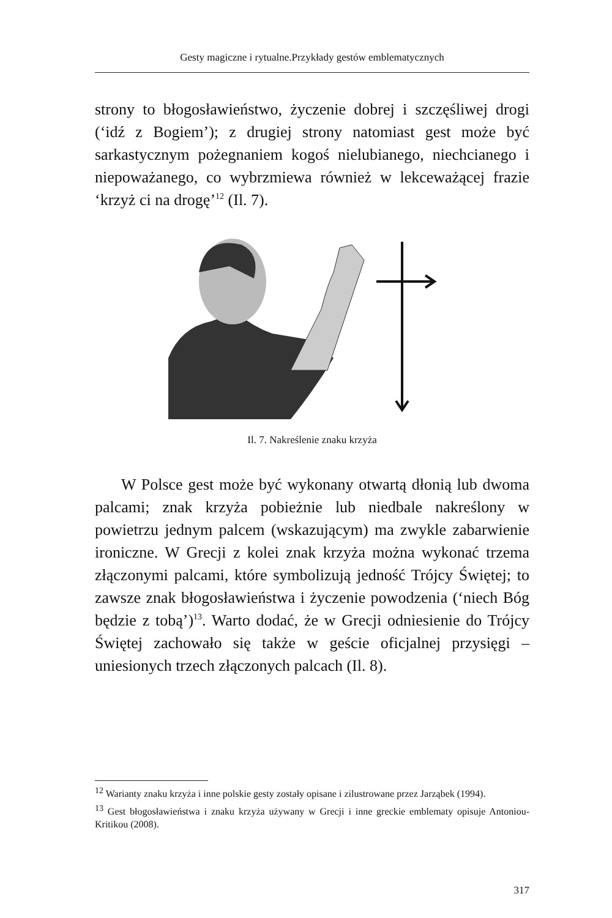Gesty magiczne i rytualne.Przykłady gestów emblematycznych
strony to błogosławieństwo, życzenie dobrej i szczęśliwej drogi (‘idź z Bogiem’); z drugiej strony natomiast gest może być sarkastycznym pożegnaniem kogoś nielubianego, niechcianego i niepoważanego, co wybrzmiewa również w lekceważącej frazie ‘krzyż ci na drogę’<sup>12</sup> (Il. 7).
Il. 7. Nakreślenie znaku krzyża
W Polsce gest może być wykonany otwartą dłonią lub dwoma palcami; znak krzyża pobieżnie lub niedbale nakreślony w powietrzu jednym palcem (wskazującym) ma zwykle zabarwienie ironiczne. W Grecji z kolei znak krzyża można wykonać trzema złączonymi palcami, które symbolizują jedność Trójcy Świętej; to zawsze znak błogosławieństwa i życzenie powodzenia (‘niech Bóg będzie z tobą’)<sup>13</sup>. Warto dodać, że w Grecji odniesienie do Trójcy Świętej zachowało się także w geście oficjalnej przysięgi – uniesionych trzech złączonych palcach (Il. 8).
<sup>12</sup> Warianty znaku krzyża i inne polskie gesty zostały opisane i zilustrowane przez Jarząbek (1994).
<sup>13</sup> Gest błogosławieństwa i znaku krzyża używany w Grecji i inne greckie emblematy opisuje Antoniou-Kritikou (2008).
317